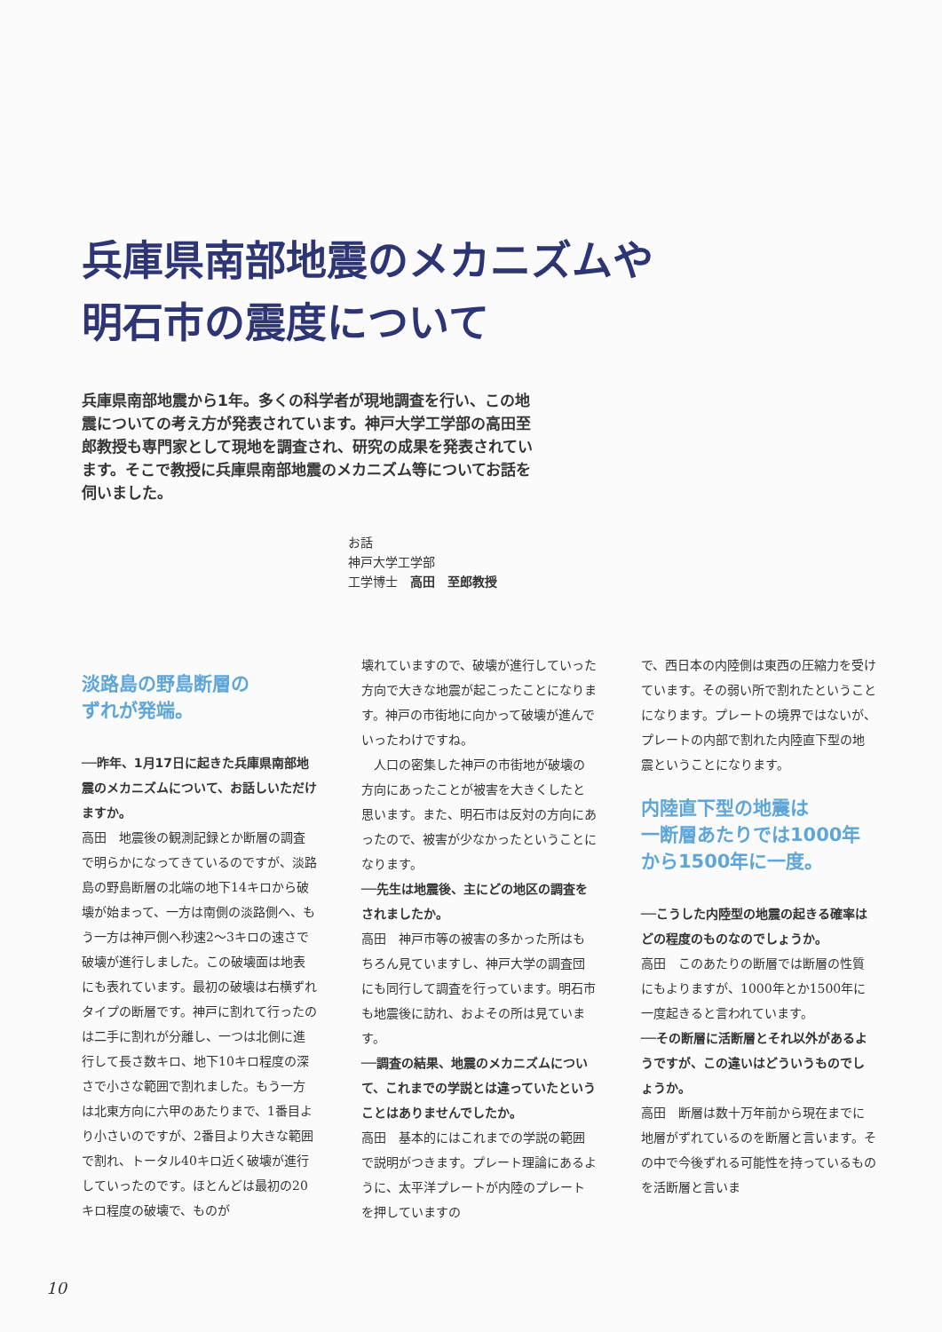兵庫県南部地震のメカニズムや
明石市の震度について
兵庫県南部地震から1年。多くの科学者が現地調査を行い、この地震についての考え方が発表されています。神戸大学工学部の高田至郎教授も専門家として現地を調査され、研究の成果を発表されています。そこで教授に兵庫県南部地震のメカニズム等についてお話を伺いました。
お話
神戸大学工学部
工学博士　高田　至郎教授
淡路島の野島断層の
ずれが発端。
──昨年、1月17日に起きた兵庫県南部地震のメカニズムについて、お話しいただけますか。
高田　地震後の観測記録とか断層の調査で明らかになってきているのですが、淡路島の野島断層の北端の地下14キロから破壊が始まって、一方は南側の淡路側へ、もう一方は神戸側へ秒速2～3キロの速さで破壊が進行しました。この破壊面は地表にも表れています。最初の破壊は右横ずれタイプの断層です。神戸に割れて行ったのは二手に割れが分離し、一つは北側に進行して長さ数キロ、地下10キロ程度の深さで小さな範囲で割れました。もう一方は北東方向に六甲のあたりまで、1番目より小さいのですが、2番目より大きな範囲で割れ、トータル40キロ近く破壊が進行していったのです。ほとんどは最初の20キロ程度の破壊で、ものが
壊れていますので、破壊が進行していった方向で大きな地震が起こったことになります。神戸の市街地に向かって破壊が進んでいったわけですね。
　人口の密集した神戸の市街地が破壊の方向にあったことが被害を大きくしたと思います。また、明石市は反対の方向にあったので、被害が少なかったということになります。
──先生は地震後、主にどの地区の調査をされましたか。
高田　神戸市等の被害の多かった所はもちろん見ていますし、神戸大学の調査団にも同行して調査を行っています。明石市も地震後に訪れ、およその所は見ています。
──調査の結果、地震のメカニズムについて、これまでの学説とは違っていたということはありませんでしたか。
高田　基本的にはこれまでの学説の範囲で説明がつきます。プレート理論にあるように、太平洋プレートが内陸のプレートを押していますの
で、西日本の内陸側は東西の圧縮力を受けています。その弱い所で割れたということになります。プレートの境界ではないが、プレートの内部で割れた内陸直下型の地震ということになります。
内陸直下型の地震は
一断層あたりでは1000年
から1500年に一度。
──こうした内陸型の地震の起きる確率はどの程度のものなのでしょうか。
高田　このあたりの断層では断層の性質にもよりますが、1000年とか1500年に一度起きると言われています。
──その断層に活断層とそれ以外があるようですが、この違いはどういうものでしょうか。
高田　断層は数十万年前から現在までに地層がずれているのを断層と言います。その中で今後ずれる可能性を持っているものを活断層と言いま
10